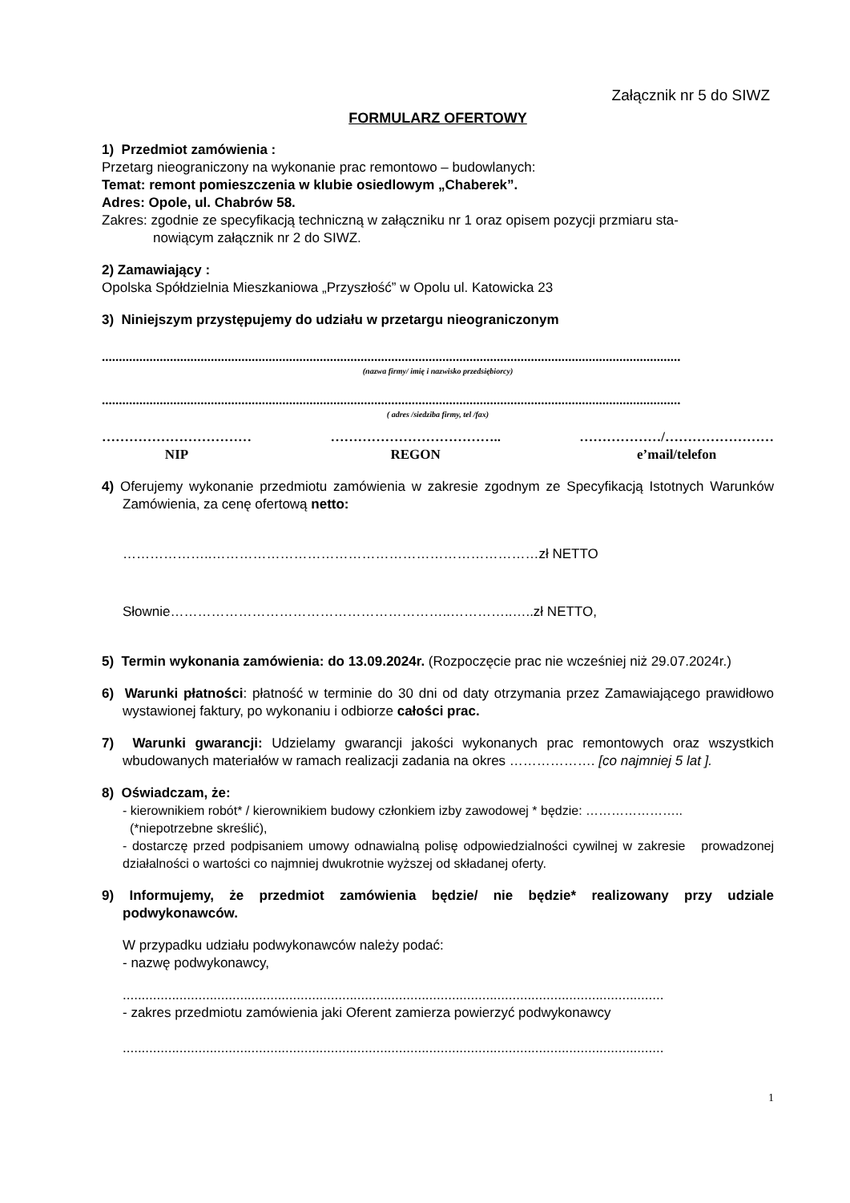Załącznik nr 5 do SIWZ
FORMULARZ OFERTOWY
1) Przedmiot zamówienia :
Przetarg nieograniczony na wykonanie prac remontowo – budowlanych:
Temat: remont pomieszczenia w klubie osiedlowym „Chaberek”.
Adres: Opole, ul. Chabrów 58.
Zakres: zgodnie ze specyfikacją techniczną w załączniku nr 1 oraz opisem pozycji przmiaru sta-
nowiącym załącznik nr 2 do SIWZ.
2) Zamawiający :
Opolska Spółdzielnia Mieszkaniowa „Przyszłość” w Opolu ul. Katowicka 23
3) Niniejszym przystępujemy do udziału w przetargu nieograniczonym
..........................................................................................................................................................................
(nazwa firmy/ imię i nazwisko przedsiębiorcy)
..........................................................................................................................................................................
( adres /siedziba firmy, tel /fax)
……………………………
NIP
………………………………..
REGON
………………/……………………
e’mail/telefon
4) Oferujemy wykonanie przedmiotu zamówienia w zakresie zgodnym ze Specyfikacją Istotnych Warunków Zamówienia, za cenę ofertową netto:
………………..………………………………………………………………zł NETTO
Słownie……………………………………………………..…………..…..zł NETTO,
5) Termin wykonania zamówienia: do 13.09.2024r. (Rozpoczęcie prac nie wcześniej niż 29.07.2024r.)
6) Warunki płatności: płatność w terminie do 30 dni od daty otrzymania przez Zamawiającego prawidłowo wystawionej faktury, po wykonaniu i odbiorze całości prac.
7) Warunki gwarancji: Udzielamy gwarancji jakości wykonanych prac remontowych oraz wszystkich wbudowanych materiałów w ramach realizacji zadania na okres ………………. [co najmniej 5 lat ].
8) Oświadczam, że:
- kierownikiem robót* / kierownikiem budowy członkiem izby zawodowej * będzie: …………………..
(*niepotrzebne skreślić),
- dostarczę przed podpisaniem umowy odnawialną polisę odpowiedzialności cywilnej w zakresie prowadzonej działalności o wartości co najmniej dwukrotnie wyższej od składanej oferty.
9) Informujemy, że przedmiot zamówienia będzie/ nie będzie* realizowany przy udziale podwykonawców.
W przypadku udziału podwykonawców należy podać:
- nazwę podwykonawcy,
...............................................................................................................................................
- zakres przedmiotu zamówienia jaki Oferent zamierza powierzyć podwykonawcy
...............................................................................................................................................
1